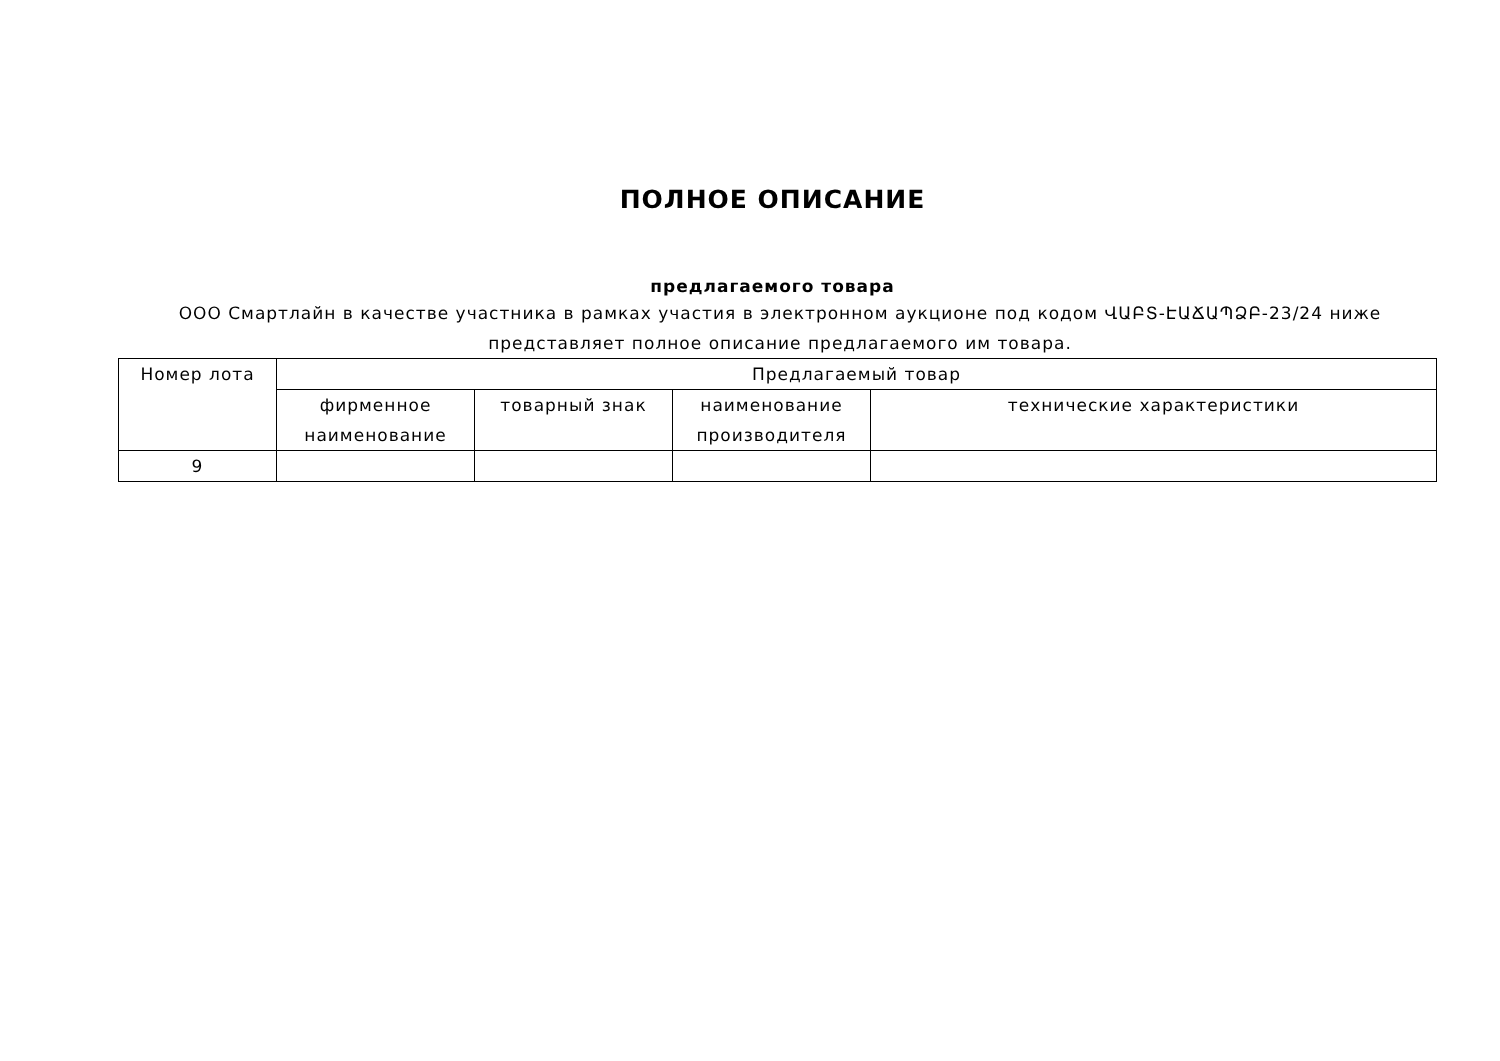ПОЛНОЕ ОПИСАНИЕ
предлагаемого товара
ООО Смартлайн в качестве участника в рамках участия в электронном аукционе под кодом ՎԱԲՏ-ԷԱՃԱՊՁԲ-23/24 ниже представляет полное описание предлагаемого им товара.
| Номер лота | Предлагаемый товар | | | |
| --- | --- | --- | --- | --- |
| | фирменное наименование | товарный знак | наименование производителя | технические характеристики |
| 9 | | | | |